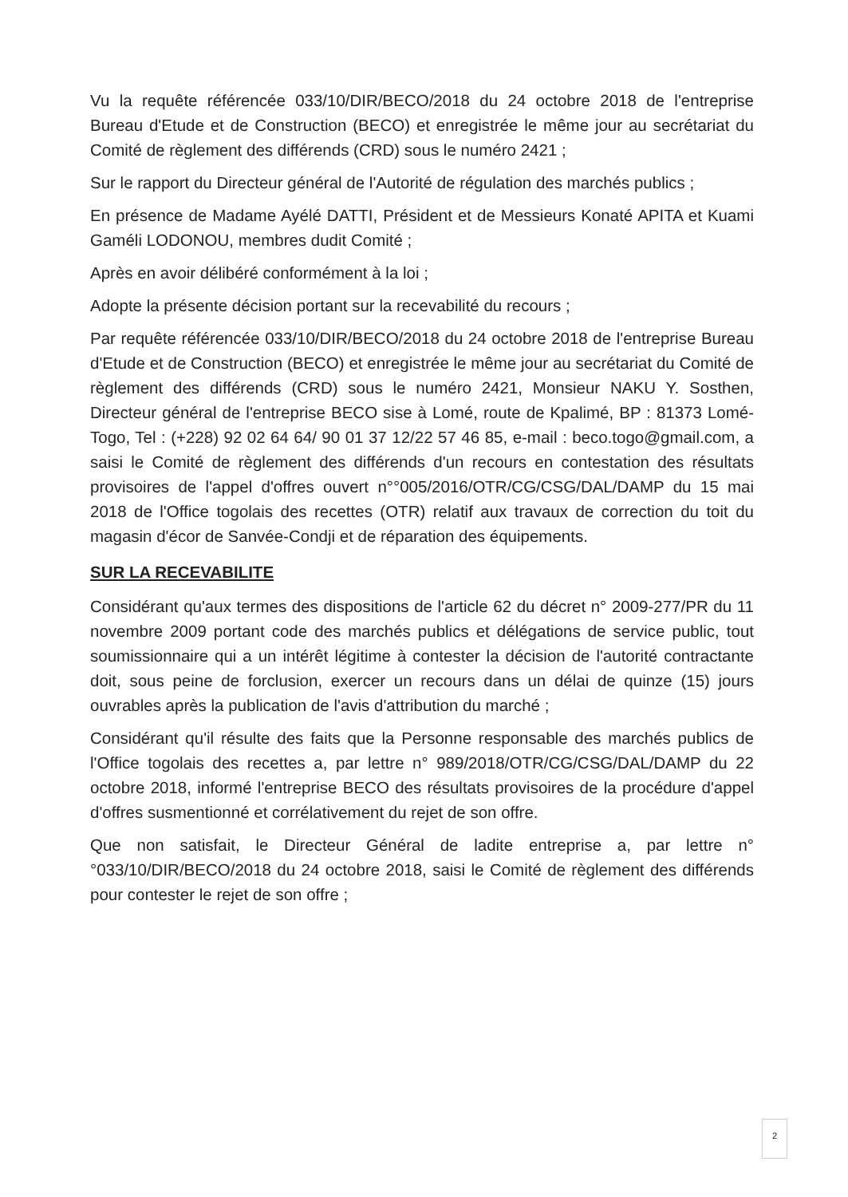Vu la requête référencée 033/10/DIR/BECO/2018 du 24 octobre 2018 de l'entreprise Bureau d'Etude et de Construction (BECO) et enregistrée le même jour au secrétariat du Comité de règlement des différends (CRD) sous le numéro 2421 ;
Sur le rapport du Directeur général de l'Autorité de régulation des marchés publics ;
En présence de Madame Ayélé DATTI, Président et de Messieurs Konaté APITA et Kuami Gaméli LODONOU, membres dudit Comité ;
Après en avoir délibéré conformément à la loi ;
Adopte la présente décision portant sur la recevabilité du recours ;
Par requête référencée 033/10/DIR/BECO/2018 du 24 octobre 2018 de l'entreprise Bureau d'Etude et de Construction (BECO) et enregistrée le même jour au secrétariat du Comité de règlement des différends (CRD) sous le numéro 2421, Monsieur NAKU Y. Sosthen, Directeur général de l'entreprise BECO sise à Lomé, route de Kpalimé, BP : 81373 Lomé-Togo, Tel : (+228) 92 02 64 64/ 90 01 37 12/22 57 46 85, e-mail : beco.togo@gmail.com, a saisi le Comité de règlement des différends d'un recours en contestation des résultats provisoires de l'appel d'offres ouvert n°°005/2016/OTR/CG/CSG/DAL/DAMP du 15 mai 2018 de l'Office togolais des recettes (OTR) relatif aux travaux de correction du toit du magasin d'écor de Sanvée-Condji et de réparation des équipements.
SUR LA RECEVABILITE
Considérant qu'aux termes des dispositions de l'article 62 du décret n° 2009-277/PR du 11 novembre 2009 portant code des marchés publics et délégations de service public, tout soumissionnaire qui a un intérêt légitime à contester la décision de l'autorité contractante doit, sous peine de forclusion, exercer un recours dans un délai de quinze (15) jours ouvrables après la publication de l'avis d'attribution du marché ;
Considérant qu'il résulte des faits que la Personne responsable des marchés publics de l'Office togolais des recettes a, par lettre n° 989/2018/OTR/CG/CSG/DAL/DAMP du 22 octobre 2018, informé l'entreprise BECO des résultats provisoires de la procédure d'appel d'offres susmentionné et corrélativement du rejet de son offre.
Que non satisfait, le Directeur Général de ladite entreprise a, par lettre n°°033/10/DIR/BECO/2018 du 24 octobre 2018, saisi le Comité de règlement des différends pour contester le rejet de son offre ;
2